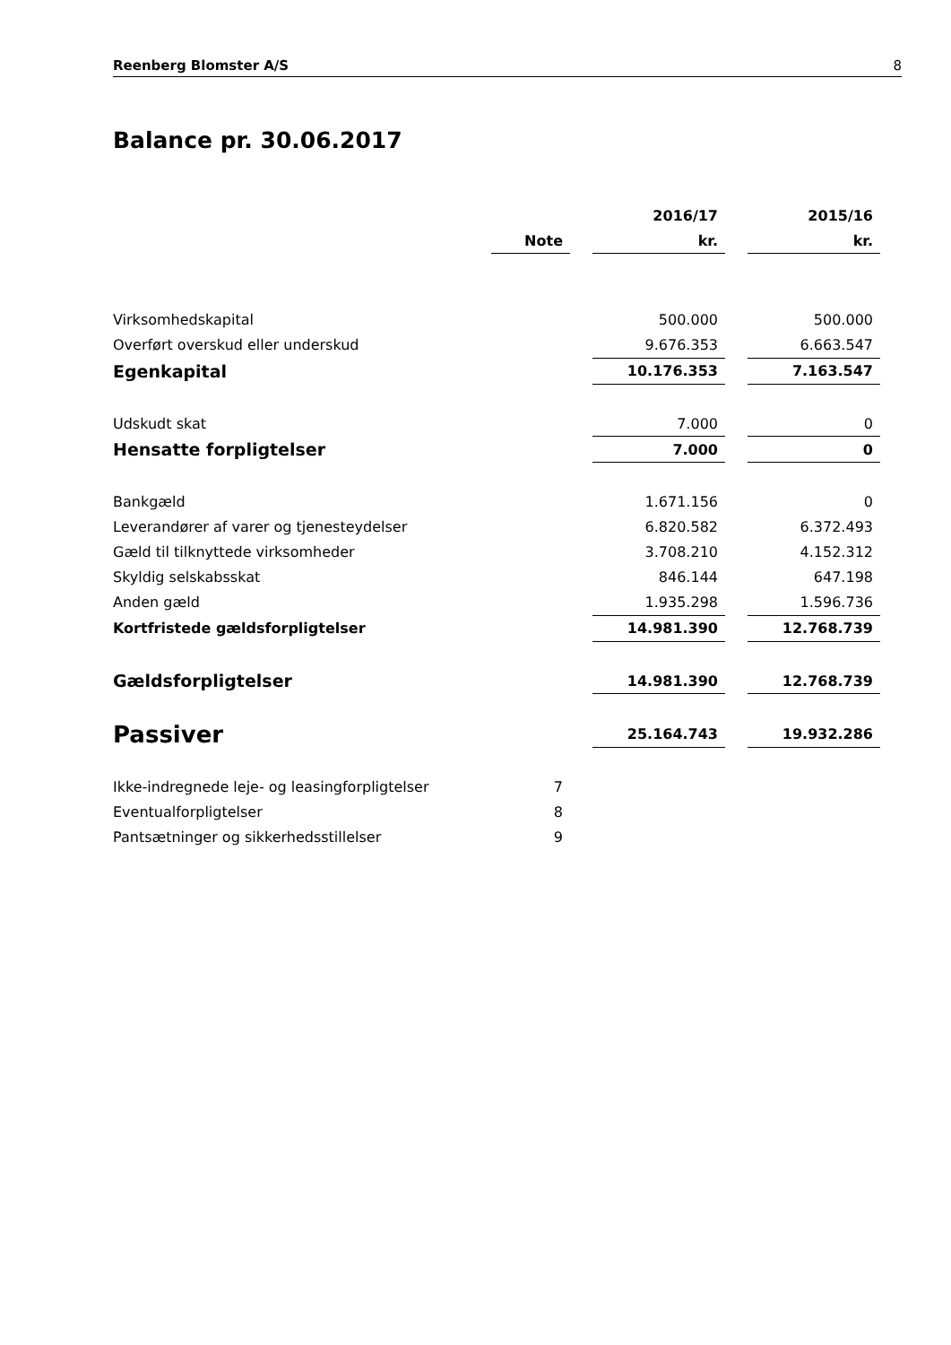Reenberg Blomster A/S 8
Balance pr. 30.06.2017
| | | | 2016/17 | | 2015/16 |
| | Note | | kr. | | kr. |
| Virksomhedskapital | | | 500.000 | | 500.000 |
| Overført overskud eller underskud | | | 9.676.353 | | 6.663.547 |
| Egenkapital | | | 10.176.353 | | 7.163.547 |
| Udskudt skat | | | 7.000 | | 0 |
| Hensatte forpligtelser | | | 7.000 | | 0 |
| Bankgæld | | | 1.671.156 | | 0 |
| Leverandører af varer og tjenesteydelser | | | 6.820.582 | | 6.372.493 |
| Gæld til tilknyttede virksomheder | | | 3.708.210 | | 4.152.312 |
| Skyldig selskabsskat | | | 846.144 | | 647.198 |
| Anden gæld | | | 1.935.298 | | 1.596.736 |
| Kortfristede gældsforpligtelser | | | 14.981.390 | | 12.768.739 |
| Gældsforpligtelser | | | 14.981.390 | | 12.768.739 |
| Passiver | | | 25.164.743 | | 19.932.286 |
| Ikke-indregnede leje- og leasingforpligtelser | 7 | | | | |
| Eventualforpligtelser | 8 | | | | |
| Pantsætninger og sikkerhedsstillelser | 9 | | | | |